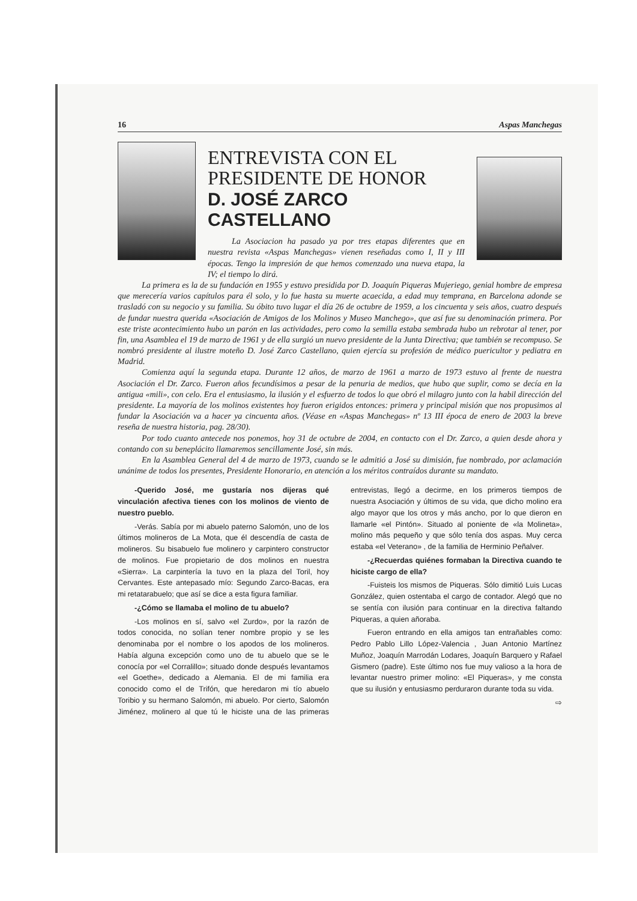16 Aspas Manchegas
ENTREVISTA CON EL
PRESIDENTE DE HONOR
D. JOSÉ ZARCO CASTELLANO
La Asociacion ha pasado ya por tres etapas diferentes que en nuestra revista «Aspas Manchegas» vienen reseñadas como I, II y III épocas. Tengo la impresión de que hemos comenzado una nueva etapa, la IV; el tiempo lo dirá.
La primera es la de su fundación en 1955 y estuvo presidida por D. Joaquín Piqueras Mujeriego, genial hombre de empresa que merecería varios capítulos para él solo, y lo fue hasta su muerte acaecida, a edad muy temprana, en Barcelona adonde se trasladó con su negocio y su familia. Su óbito tuvo lugar el día 26 de octubre de 1959, a los cincuenta y seis años, cuatro después de fundar nuestra querida «Asociación de Amigos de los Molinos y Museo Manchego», que así fue su denominación primera. Por este triste acontecimiento hubo un parón en las actividades, pero como la semilla estaba sembrada hubo un rebrotar al tener, por fin, una Asamblea el 19 de marzo de 1961 y de ella surgió un nuevo presidente de la Junta Directiva; que también se recompuso. Se nombró presidente al ilustre moteño D. José Zarco Castellano, quien ejercía su profesión de médico puericultor y pediatra en Madrid.
Comienza aquí la segunda etapa. Durante 12 años, de marzo de 1961 a marzo de 1973 estuvo al frente de nuestra Asociación el Dr. Zarco. Fueron años fecundísimos a pesar de la penuria de medios, que hubo que suplir, como se decía en la antigua «mili», con celo. Era el entusiasmo, la ilusión y el esfuerzo de todos lo que obró el milagro junto con la habil dirección del presidente. La mayoría de los molinos existentes hoy fueron erigidos entonces: primera y principal misión que nos propusimos al fundar la Asociación va a hacer ya cincuenta años. (Véase en «Aspas Manchegas» nº 13 III época de enero de 2003 la breve reseña de nuestra historia, pag. 28/30).
Por todo cuanto antecede nos ponemos, hoy 31 de octubre de 2004, en contacto con el Dr. Zarco, a quien desde ahora y contando con su beneplácito llamaremos sencillamente José, sin más.
En la Asamblea General del 4 de marzo de 1973, cuando se le admitió a José su dimisión, fue nombrado, por aclamación unánime de todos los presentes, Presidente Honorario, en atención a los méritos contraídos durante su mandato.
-Querido José, me gustaría nos dijeras qué vinculación afectiva tienes con los molinos de viento de nuestro pueblo.
-Verás. Sabía por mi abuelo paterno Salomón, uno de los últimos molineros de La Mota, que él descendía de casta de molineros. Su bisabuelo fue molinero y carpintero constructor de molinos. Fue propietario de dos molinos en nuestra «Sierra». La carpintería la tuvo en la plaza del Toril, hoy Cervantes. Este antepasado mío: Segundo Zarco-Bacas, era mi retatarabuelo; que así se dice a esta figura familiar.
-¿Cómo se llamaba el molino de tu abuelo?
-Los molinos en sí, salvo «el Zurdo», por la razón de todos conocida, no solían tener nombre propio y se les denominaba por el nombre o los apodos de los molineros. Había alguna excepción como uno de tu abuelo que se le conocía por «el Corralillo»; situado donde después levantamos «el Goethe», dedicado a Alemania. El de mi familia era conocido como el de Trifón, que heredaron mi tío abuelo Toribio y su hermano Salomón, mi abuelo. Por cierto, Salomón Jiménez, molinero al que tú le hiciste una de las primeras entrevistas, llegó a decirme, en los primeros tiempos de nuestra Asociación y últimos de su vida, que dicho molino era algo mayor que los otros y más ancho, por lo que dieron en llamarle «el Pintón». Situado al poniente de «la Molineta», molino más pequeño y que sólo tenía dos aspas. Muy cerca estaba «el Veterano» , de la familia de Herminio Peñalver.
-¿Recuerdas quiénes formaban la Directiva cuando te hiciste cargo de ella?
-Fuisteis los mismos de Piqueras. Sólo dimitió Luis Lucas González, quien ostentaba el cargo de contador. Alegó que no se sentía con ilusión para continuar en la directiva faltando Piqueras, a quien añoraba.
Fueron entrando en ella amigos tan entrañables como: Pedro Pablo Lillo López-Valencia , Juan Antonio Martínez Muñoz, Joaquín Marrodán Lodares, Joaquín Barquero y Rafael Gismero (padre). Este último nos fue muy valioso a la hora de levantar nuestro primer molino: «El Piqueras», y me consta que su ilusión y entusiasmo perduraron durante toda su vida.
⇨